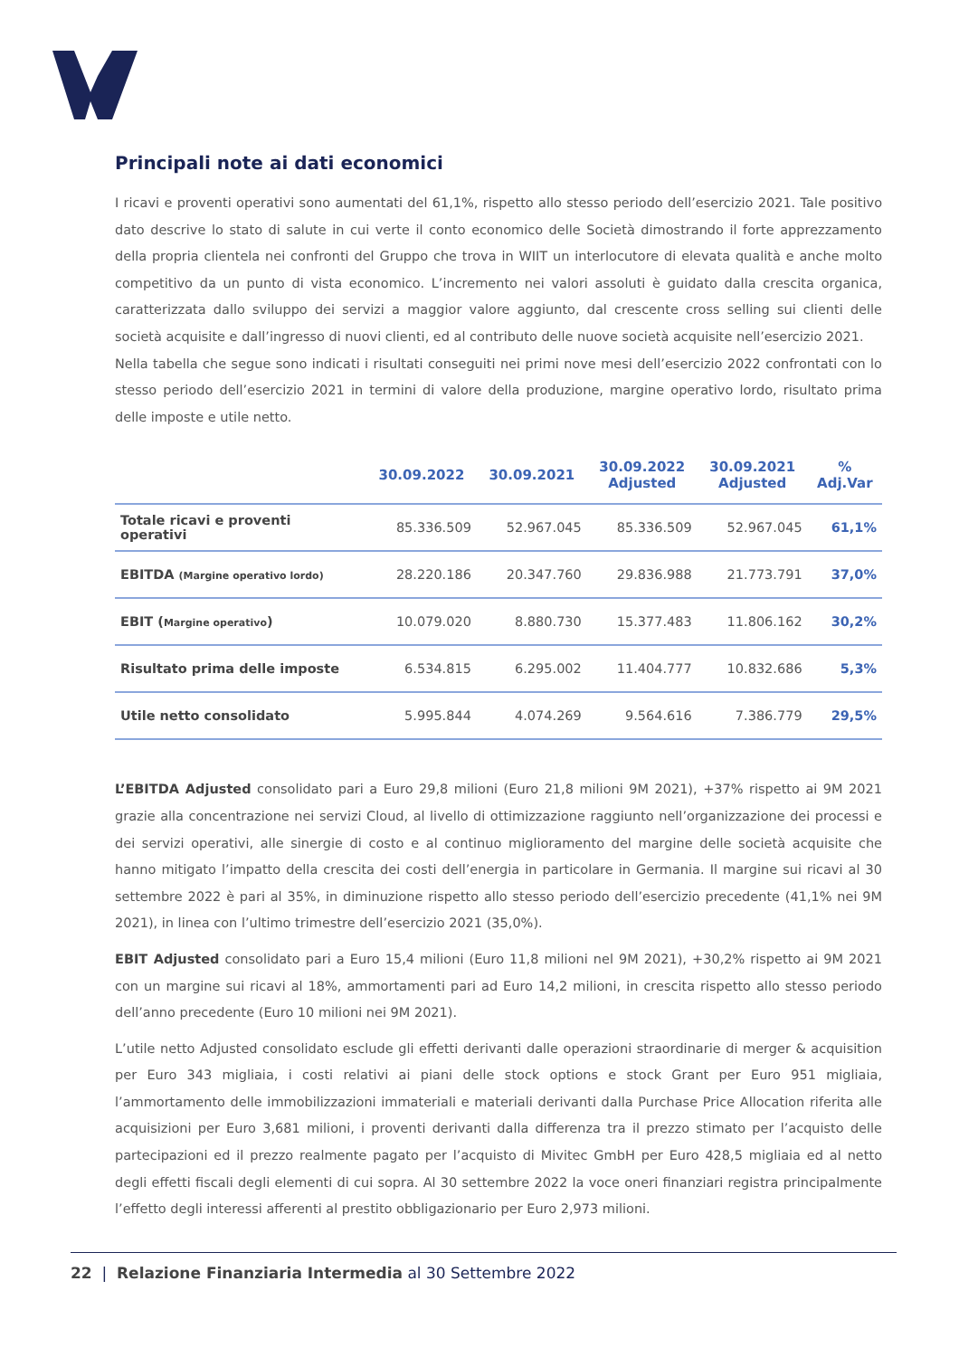Principali note ai dati economici
I ricavi e proventi operativi sono aumentati del 61,1%, rispetto allo stesso periodo dell’esercizio 2021. Tale positivo dato descrive lo stato di salute in cui verte il conto economico delle Società dimostrando il forte apprezzamento della propria clientela nei confronti del Gruppo che trova in WIIT un interlocutore di elevata qualità e anche molto competitivo da un punto di vista economico. L’incremento nei valori assoluti è guidato dalla crescita organica, caratterizzata dallo sviluppo dei servizi a maggior valore aggiunto, dal crescente cross selling sui clienti delle società acquisite e dall’ingresso di nuovi clienti, ed al contributo delle nuove società acquisite nell’esercizio 2021.
Nella tabella che segue sono indicati i risultati conseguiti nei primi nove mesi dell’esercizio 2022 confrontati con lo stesso periodo dell’esercizio 2021 in termini di valore della produzione, margine operativo lordo, risultato prima delle imposte e utile netto.
| | 30.09.2022 | 30.09.2021 | 30.09.2022 Adjusted | 30.09.2021 Adjusted | % Adj.Var |
| --- | --- | --- | --- | --- | --- |
| Totale ricavi e proventi operativi | 85.336.509 | 52.967.045 | 85.336.509 | 52.967.045 | 61,1% |
| EBITDA (Margine operativo lordo) | 28.220.186 | 20.347.760 | 29.836.988 | 21.773.791 | 37,0% |
| EBIT ( Margine operativo ) | 10.079.020 | 8.880.730 | 15.377.483 | 11.806.162 | 30,2% |
| Risultato prima delle imposte | 6.534.815 | 6.295.002 | 11.404.777 | 10.832.686 | 5,3% |
| Utile netto consolidato | 5.995.844 | 4.074.269 | 9.564.616 | 7.386.779 | 29,5% |
L’EBITDA Adjusted consolidato pari a Euro 29,8 milioni (Euro 21,8 milioni 9M 2021), +37% rispetto ai 9M 2021 grazie alla concentrazione nei servizi Cloud, al livello di ottimizzazione raggiunto nell’organizzazione dei processi e dei servizi operativi, alle sinergie di costo e al continuo miglioramento del margine delle società acquisite che hanno mitigato l’impatto della crescita dei costi dell’energia in particolare in Germania. Il margine sui ricavi al 30 settembre 2022 è pari al 35%, in diminuzione rispetto allo stesso periodo dell’esercizio precedente (41,1% nei 9M 2021), in linea con l’ultimo trimestre dell’esercizio 2021 (35,0%).
EBIT Adjusted consolidato pari a Euro 15,4 milioni (Euro 11,8 milioni nel 9M 2021), +30,2% rispetto ai 9M 2021 con un margine sui ricavi al 18%, ammortamenti pari ad Euro 14,2 milioni, in crescita rispetto allo stesso periodo dell’anno precedente (Euro 10 milioni nei 9M 2021).
L’utile netto Adjusted consolidato esclude gli effetti derivanti dalle operazioni straordinarie di merger & acquisition per Euro 343 migliaia, i costi relativi ai piani delle stock options e stock Grant per Euro 951 migliaia, l’ammortamento delle immobilizzazioni immateriali e materiali derivanti dalla Purchase Price Allocation riferita alle acquisizioni per Euro 3,681 milioni, i proventi derivanti dalla differenza tra il prezzo stimato per l’acquisto delle partecipazioni ed il prezzo realmente pagato per l’acquisto di Mivitec GmbH per Euro 428,5 migliaia ed al netto degli effetti fiscali degli elementi di cui sopra. Al 30 settembre 2022 la voce oneri finanziari registra principalmente l’effetto degli interessi afferenti al prestito obbligazionario per Euro 2,973 milioni.
22 | Relazione Finanziaria Intermedia al 30 Settembre 2022